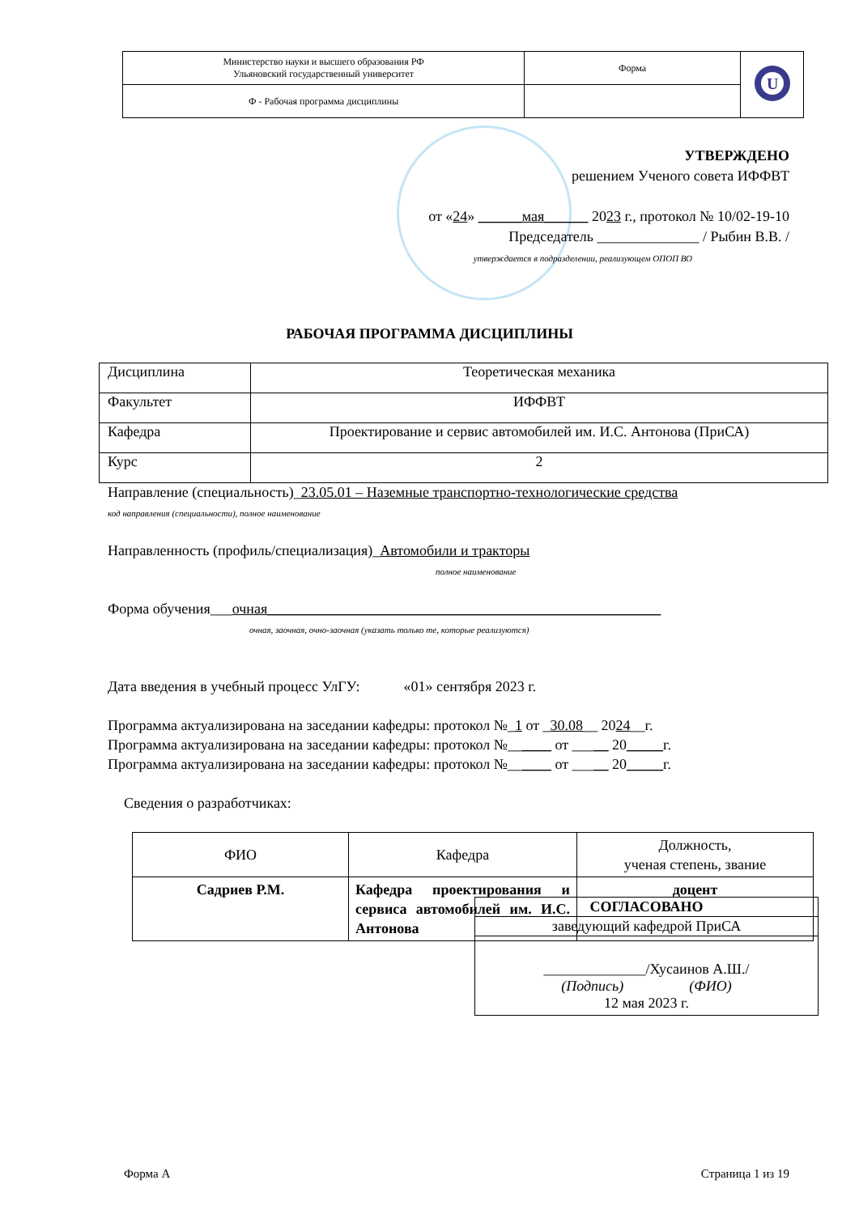| Министерство науки и высшего образования РФ Ульяновский государственный университет | Форма | U |
| Ф - Рабочая программа дисциплины | | |
УТВЕРЖДЕНО
решением Ученого совета ИФФВТ
от «24» ______мая______ 2023 г., протокол № 10/02-19-10
Председатель ______________ / Рыбин В.В. /
утверждается в подразделении, реализующем ОПОП ВО
РАБОЧАЯ ПРОГРАММА ДИСЦИПЛИНЫ
| Дисциплина | Теоретическая механика |
| Факультет | ИФФВТ |
| Кафедра | Проектирование и сервис автомобилей им. И.С. Антонова (ПриСА) |
| Курс | 2 |
Направление (специальность)_23.05.01 – Наземные транспортно-технологические средства
код направления (специальности), полное наименование
Направленность (профиль/специализация)_Автомобили и тракторы
полное наименование
Форма обучения___очная______________________________________________________
очная, заочная, очно-заочная (указать только те, которые реализуются)
Дата введения в учебный процесс УлГУ: «01» сентября 2023 г.
Программа актуализирована на заседании кафедры: протокол №_1 от _30.08__ 2024__г.
Программа актуализирована на заседании кафедры: протокол №______ от _____ 20_____г.
Программа актуализирована на заседании кафедры: протокол №______ от _____ 20_____г.
Сведения о разработчиках:
| ФИО | Кафедра | Должность, ученая степень, звание |
| Садриев Р.М. | Кафедра проектирования и сервиса автомобилей им. И.С. Антонова | доцент |
| СОГЛАСОВАНО |
| заведующий кафедрой ПриСА |
| ______________/Хусаинов А.Ш./ (Подпись) (ФИО) 12 мая 2023 г. |
Форма А Страница 1 из 19